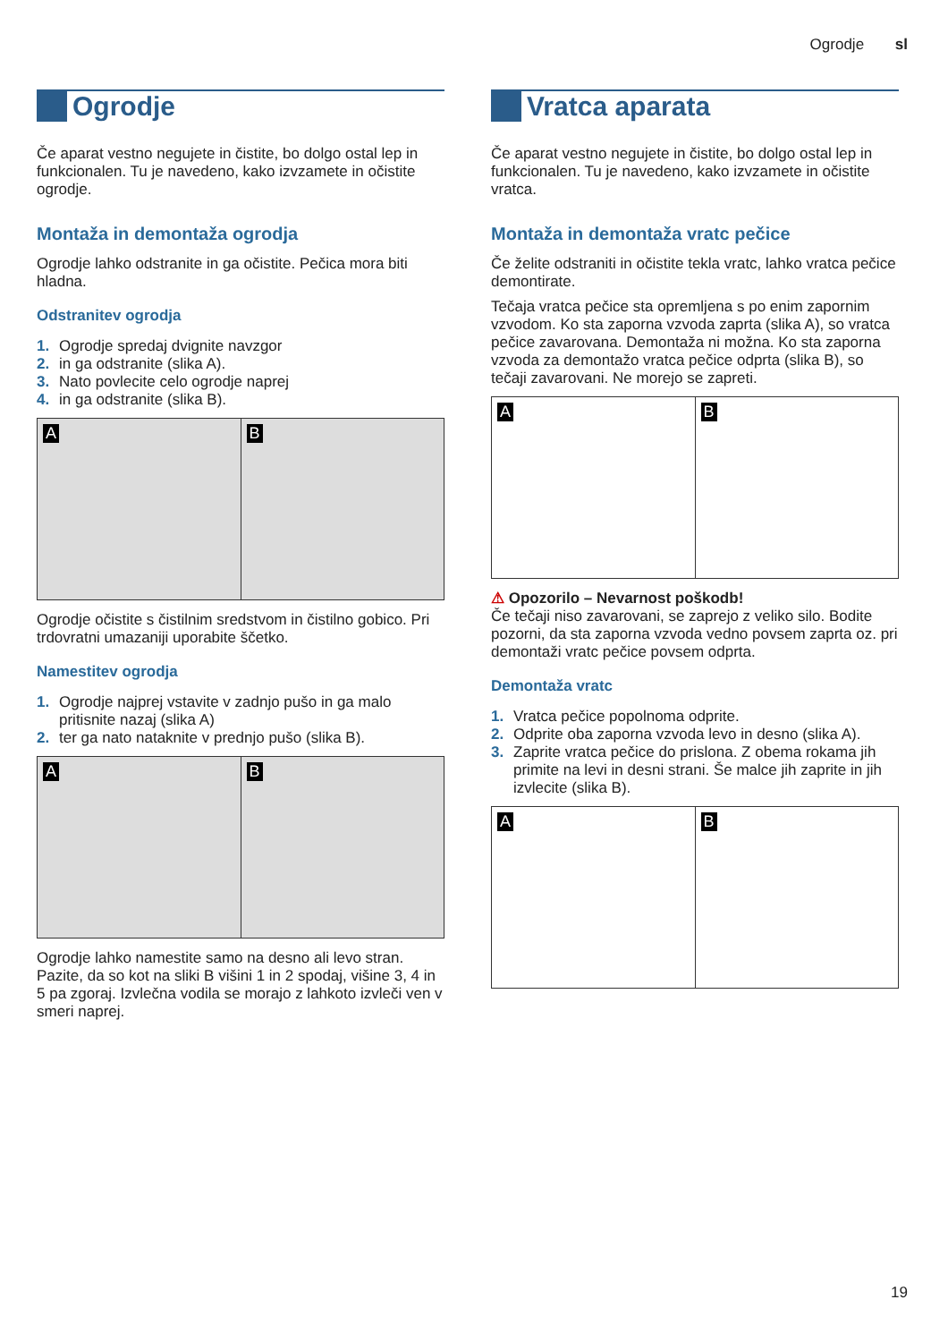Ogrodje sl
Ogrodje
Če aparat vestno negujete in čistite, bo dolgo ostal lep in funkcionalen. Tu je navedeno, kako izvzamete in očistite ogrodje.
Montaža in demontaža ogrodja
Ogrodje lahko odstranite in ga očistite. Pečica mora biti hladna.
Odstranitev ogrodja
1. Ogrodje spredaj dvignite navzgor
2. in ga odstranite (slika A).
3. Nato povlecite celo ogrodje naprej
4. in ga odstranite (slika B).
A
B
Ogrodje očistite s čistilnim sredstvom in čistilno gobico. Pri trdovratni umazaniji uporabite ščetko.
Namestitev ogrodja
1. Ogrodje najprej vstavite v zadnjo pušo in ga malo pritisnite nazaj (slika A)
2. ter ga nato nataknite v prednjo pušo (slika B).
A
B
Ogrodje lahko namestite samo na desno ali levo stran. Pazite, da so kot na sliki B višini 1 in 2 spodaj, višine 3, 4 in 5 pa zgoraj. Izvlečna vodila se morajo z lahkoto izvleči ven v smeri naprej.
Vratca aparata
Če aparat vestno negujete in čistite, bo dolgo ostal lep in funkcionalen. Tu je navedeno, kako izvzamete in očistite vratca.
Montaža in demontaža vratc pečice
Če želite odstraniti in očistite tekla vratc, lahko vratca pečice demontirate.
Tečaja vratca pečice sta opremljena s po enim zapornim vzvodom. Ko sta zaporna vzvoda zaprta (slika A), so vratca pečice zavarovana. Demontaža ni možna. Ko sta zaporna vzvoda za demontažo vratca pečice odprta (slika B), so tečaji zavarovani. Ne morejo se zapreti.
A
B
⚠ Opozorilo – Nevarnost poškodb!
Če tečaji niso zavarovani, se zaprejo z veliko silo. Bodite pozorni, da sta zaporna vzvoda vedno povsem zaprta oz. pri demontaži vratc pečice povsem odprta.
Demontaža vratc
1. Vratca pečice popolnoma odprite.
2. Odprite oba zaporna vzvoda levo in desno (slika A).
3. Zaprite vratca pečice do prislona. Z obema rokama jih primite na levi in desni strani. Še malce jih zaprite in jih izvlecite (slika B).
A
B
19